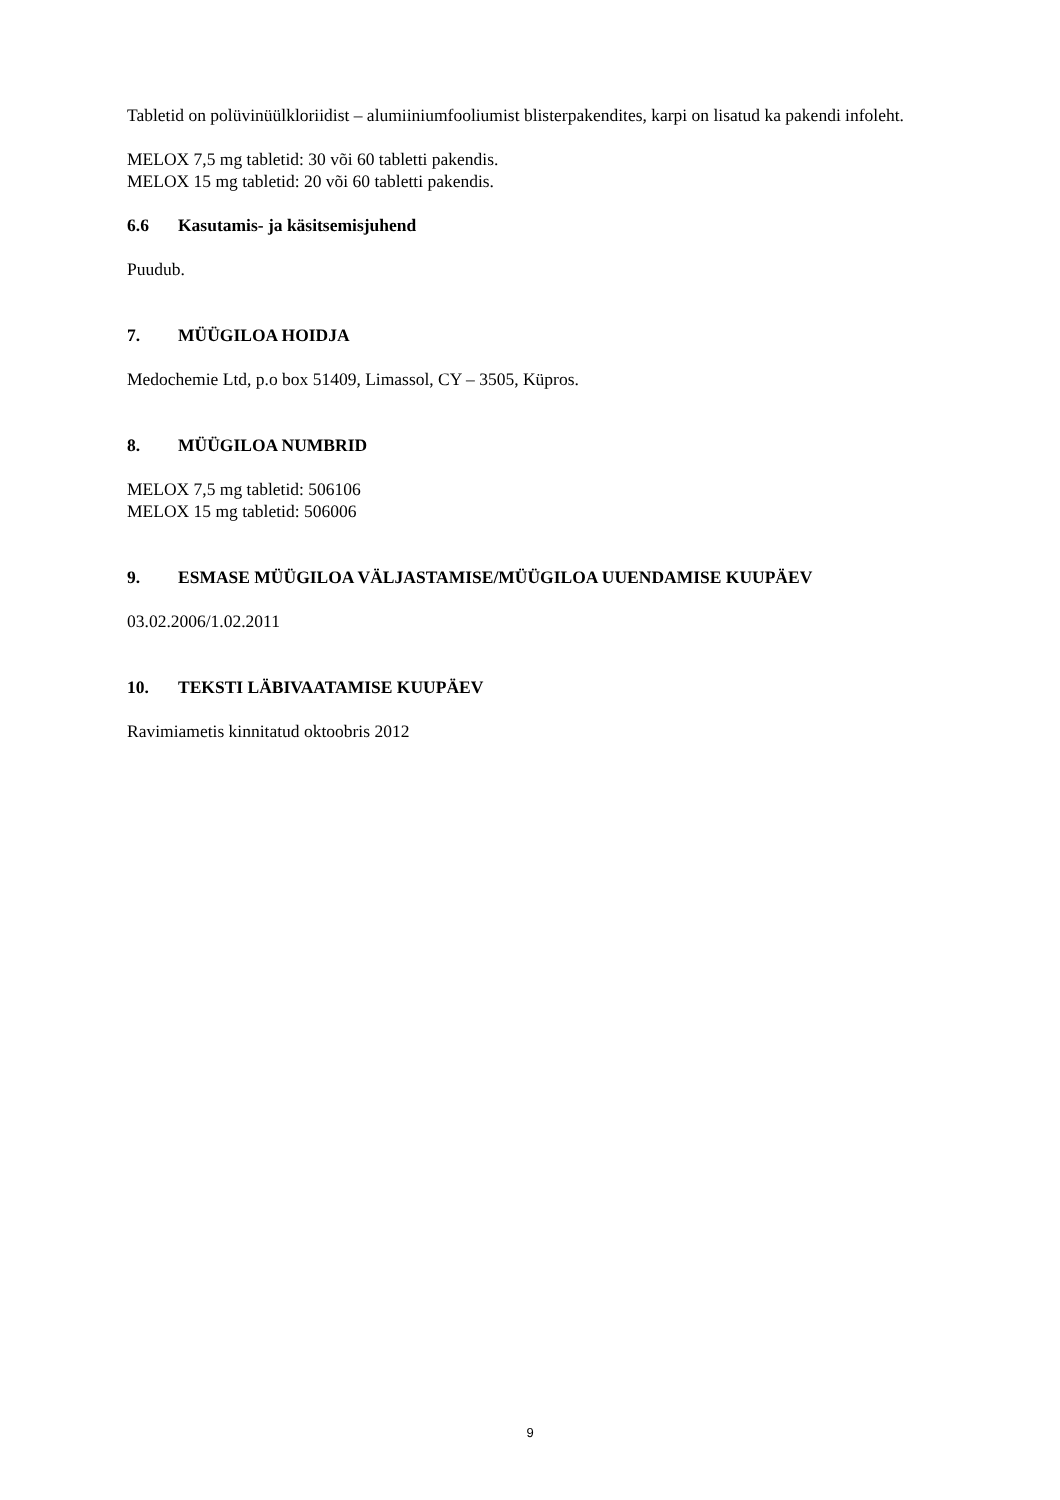Tabletid on polüvinüülkloriidist – alumiiniumfooliumist blisterpakendites, karpi on lisatud ka pakendi infoleht.
MELOX 7,5 mg tabletid: 30 või 60 tabletti pakendis.
MELOX 15 mg tabletid: 20 või 60 tabletti pakendis.
6.6 Kasutamis- ja käsitsemisjuhend
Puudub.
7. MÜÜGILOA HOIDJA
Medochemie Ltd, p.o box 51409, Limassol, CY – 3505, Küpros.
8. MÜÜGILOA NUMBRID
MELOX 7,5 mg tabletid: 506106
MELOX 15 mg tabletid: 506006
9. ESMASE MÜÜGILOA VÄLJASTAMISE/MÜÜGILOA UUENDAMISE KUUPÄEV
03.02.2006/1.02.2011
10. TEKSTI LÄBIVAATAMISE KUUPÄEV
Ravimiametis kinnitatud oktoobris 2012
9